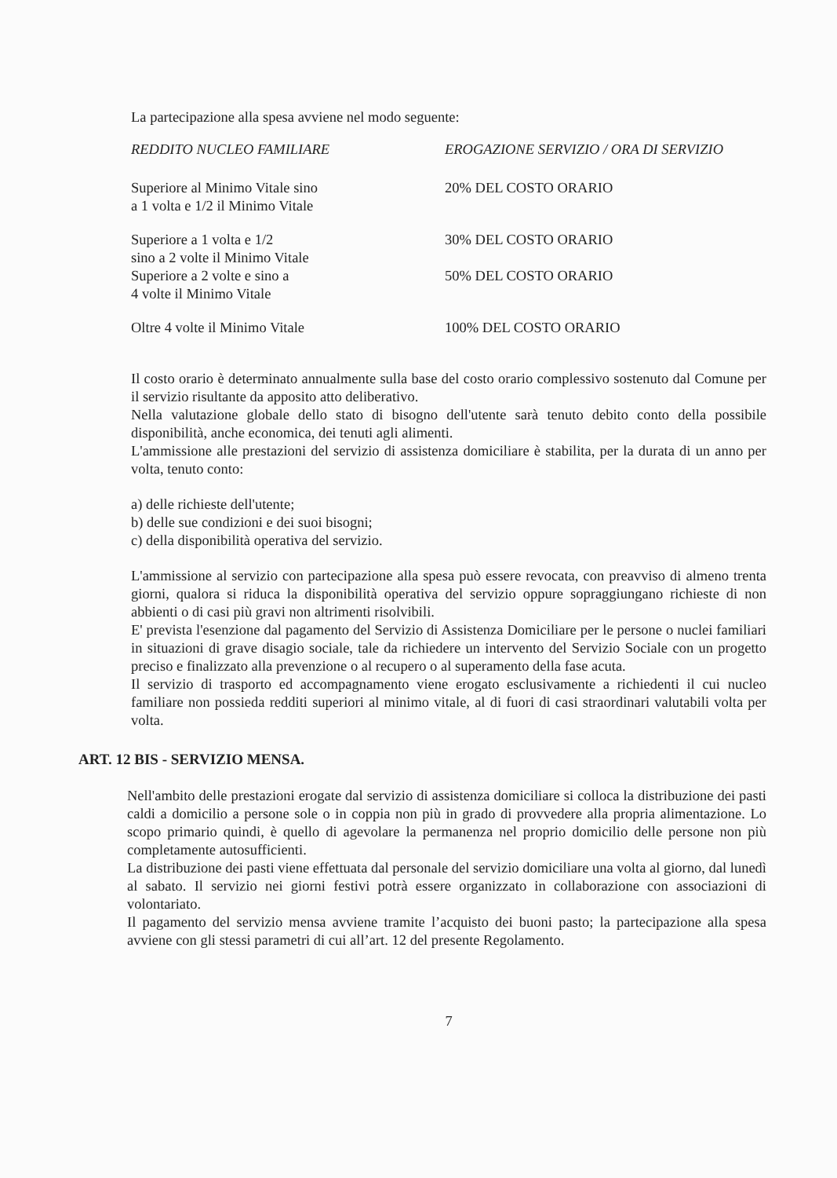La partecipazione alla spesa avviene nel modo seguente:
| REDDITO NUCLEO FAMILIARE | EROGAZIONE SERVIZIO / ORA DI SERVIZIO |
| --- | --- |
| Superiore al Minimo Vitale sino a 1 volta e 1/2 il Minimo Vitale | 20% DEL COSTO ORARIO |
| Superiore a 1 volta e 1/2 sino a 2 volte il Minimo Vitale | 30% DEL COSTO ORARIO |
| Superiore a 2 volte e sino a 4 volte il Minimo Vitale | 50% DEL COSTO ORARIO |
| Oltre 4 volte il Minimo Vitale | 100% DEL COSTO ORARIO |
Il costo orario è determinato annualmente sulla base del costo orario complessivo sostenuto dal Comune per il servizio risultante da apposito atto deliberativo.
Nella valutazione globale dello stato di bisogno dell'utente sarà tenuto debito conto della possibile disponibilità, anche economica, dei tenuti agli alimenti.
L'ammissione alle prestazioni del servizio di assistenza domiciliare è stabilita, per la durata di un anno per volta, tenuto conto:
a) delle richieste dell'utente;
b) delle sue condizioni e dei suoi bisogni;
c) della disponibilità operativa del servizio.
L'ammissione al servizio con partecipazione alla spesa può essere revocata, con preavviso di almeno trenta giorni, qualora si riduca la disponibilità operativa del servizio oppure sopraggiungano richieste di non abbienti o di casi più gravi non altrimenti risolvibili.
E' prevista l'esenzione dal pagamento del Servizio di Assistenza Domiciliare per le persone o nuclei familiari in situazioni di grave disagio sociale, tale da richiedere un intervento del Servizio Sociale con un progetto preciso e finalizzato alla prevenzione o al recupero o al superamento della fase acuta.
Il servizio di trasporto ed accompagnamento viene erogato esclusivamente a richiedenti il cui nucleo familiare non possieda redditi superiori al minimo vitale, al di fuori di casi straordinari valutabili volta per volta.
ART. 12 BIS - SERVIZIO MENSA.
Nell'ambito delle prestazioni erogate dal servizio di assistenza domiciliare si colloca la distribuzione dei pasti caldi a domicilio a persone sole o in coppia non più in grado di provvedere alla propria alimentazione. Lo scopo primario quindi, è quello di agevolare la permanenza nel proprio domicilio delle persone non più completamente autosufficienti.
La distribuzione dei pasti viene effettuata dal personale del servizio domiciliare una volta al giorno, dal lunedì al sabato. Il servizio nei giorni festivi potrà essere organizzato in collaborazione con associazioni di volontariato.
Il pagamento del servizio mensa avviene tramite l’acquisto dei buoni pasto; la partecipazione alla spesa avviene con gli stessi parametri di cui all’art. 12 del presente Regolamento.
7